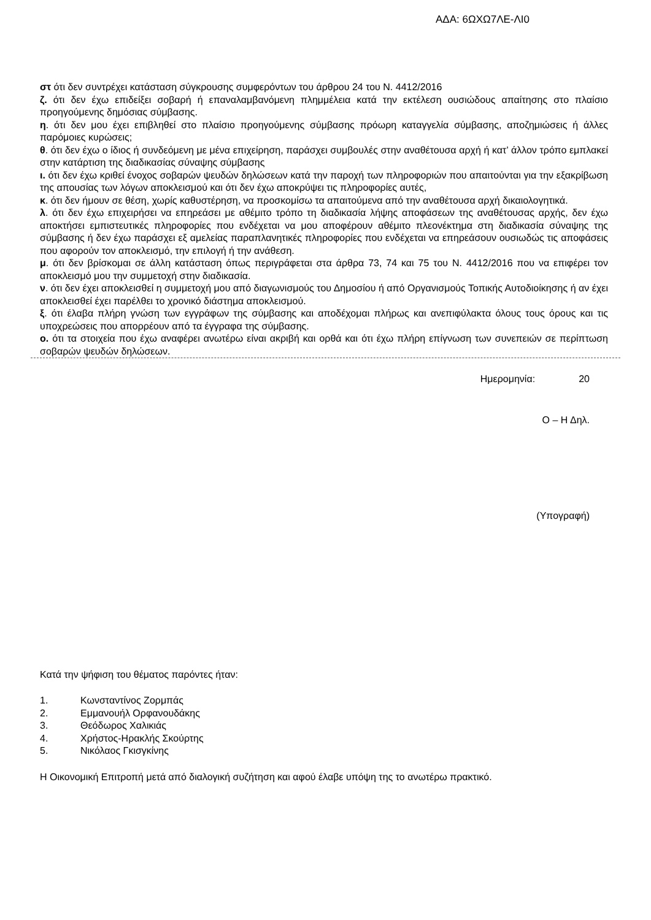ΑΔΑ: 6ΩΧΩ7ΛΕ-ΛΙ0
στ ότι δεν συντρέχει κατάσταση σύγκρουσης συμφερόντων του άρθρου 24 του Ν. 4412/2016
ζ. ότι δεν έχω επιδείξει σοβαρή ή επαναλαμβανόμενη πλημμέλεια κατά την εκτέλεση ουσιώδους απαίτησης στο πλαίσιο προηγούμενης δημόσιας σύμβασης.
η. ότι δεν μου έχει επιβληθεί στο πλαίσιο προηγούμενης σύμβασης πρόωρη καταγγελία σύμβασης, αποζημιώσεις ή άλλες παρόμοιες κυρώσεις;
θ. ότι δεν έχω ο ίδιος ή συνδεόμενη με μένα επιχείρηση, παράσχει συμβουλές στην αναθέτουσα αρχή ή κατ’ άλλον τρόπο εμπλακεί στην κατάρτιση της διαδικασίας σύναψης σύμβασης
ι. ότι δεν έχω κριθεί ένοχος σοβαρών ψευδών δηλώσεων κατά την παροχή των πληροφοριών που απαιτούνται για την εξακρίβωση της απουσίας των λόγων αποκλεισμού και ότι δεν έχω αποκρύψει τις πληροφορίες αυτές,
κ. ότι δεν ήμουν σε θέση, χωρίς καθυστέρηση, να προσκομίσω τα απαιτούμενα από την αναθέτουσα αρχή δικαιολογητικά.
λ. ότι δεν έχω επιχειρήσει να επηρεάσει με αθέμιτο τρόπο τη διαδικασία λήψης αποφάσεων της αναθέτουσας αρχής, δεν έχω αποκτήσει εμπιστευτικές πληροφορίες που ενδέχεται να μου αποφέρουν αθέμιτο πλεονέκτημα στη διαδικασία σύναψης της σύμβασης ή δεν έχω παράσχει εξ αμελείας παραπλανητικές πληροφορίες που ενδέχεται να επηρεάσουν ουσιωδώς τις αποφάσεις που αφορούν τον αποκλεισμό, την επιλογή ή την ανάθεση.
μ. ότι δεν βρίσκομαι σε άλλη κατάσταση όπως περιγράφεται στα άρθρα 73, 74 και 75 του Ν. 4412/2016 που να επιφέρει τον αποκλεισμό μου την συμμετοχή στην διαδικασία.
ν. ότι δεν έχει αποκλεισθεί η συμμετοχή μου από διαγωνισμούς του Δημοσίου ή από Οργανισμούς Τοπικής Αυτοδιοίκησης ή αν έχει αποκλεισθεί έχει παρέλθει το χρονικό διάστημα αποκλεισμού.
ξ. ότι έλαβα πλήρη γνώση των εγγράφων της σύμβασης και αποδέχομαι πλήρως και ανεπιφύλακτα όλους τους όρους και τις υποχρεώσεις που απορρέουν από τα έγγραφα της σύμβασης.
ο. ότι τα στοιχεία που έχω αναφέρει ανωτέρω είναι ακριβή και ορθά και ότι έχω πλήρη επίγνωση των συνεπειών σε περίπτωση σοβαρών ψευδών δηλώσεων.
Ημερομηνία: 20
Ο – Η Δηλ.
(Υπογραφή)
Κατά την ψήφιση του θέματος παρόντες ήταν:
1. Κωνσταντίνος Ζορμπάς
2. Εμμανουήλ Ορφανουδάκης
3. Θεόδωρος Χαλικιάς
4. Χρήστος-Ηρακλής Σκούρτης
5. Νικόλαος Γκισγκίνης
Η Οικονομική Επιτροπή μετά από διαλογική συζήτηση και αφού έλαβε υπόψη της το ανωτέρω πρακτικό.